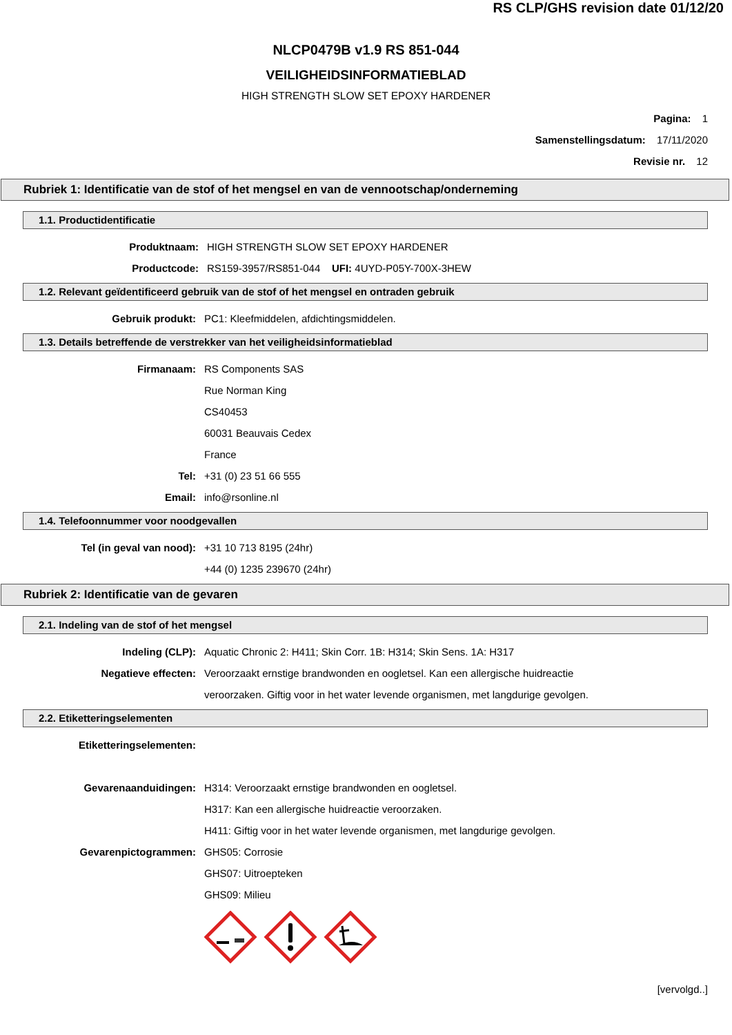RS CLP/GHS revision date 01/12/20
NLCP0479B v1.9 RS 851-044
VEILIGHEIDSINFORMATIEBLAD
HIGH STRENGTH SLOW SET EPOXY HARDENER
Pagina: 1
Samenstellingsdatum: 17/11/2020
Revisie nr. 12
Rubriek 1: Identificatie van de stof of het mengsel en van de vennootschap/onderneming
1.1. Productidentificatie
Produktnaam: HIGH STRENGTH SLOW SET EPOXY HARDENER
Productcode: RS159-3957/RS851-044 UFI: 4UYD-P05Y-700X-3HEW
1.2. Relevant geïdentificeerd gebruik van de stof of het mengsel en ontraden gebruik
Gebruik produkt: PC1: Kleefmiddelen, afdichtingsmiddelen.
1.3. Details betreffende de verstrekker van het veiligheidsinformatieblad
Firmanaam: RS Components SAS
Rue Norman King
CS40453
60031 Beauvais Cedex
France
Tel: +31 (0) 23 51 66 555
Email: info@rsonline.nl
1.4. Telefoonnummer voor noodgevallen
Tel (in geval van nood): +31 10 713 8195 (24hr)
+44 (0) 1235 239670 (24hr)
Rubriek 2: Identificatie van de gevaren
2.1. Indeling van de stof of het mengsel
Indeling (CLP): Aquatic Chronic 2: H411; Skin Corr. 1B: H314; Skin Sens. 1A: H317
Negatieve effecten: Veroorzaakt ernstige brandwonden en oogletsel. Kan een allergische huidreactie
veroorzaken. Giftig voor in het water levende organismen, met langdurige gevolgen.
2.2. Etiketteringselementen
Etiketteringselementen:
Gevarenaanduidingen: H314: Veroorzaakt ernstige brandwonden en oogletsel.
H317: Kan een allergische huidreactie veroorzaken.
H411: Giftig voor in het water levende organismen, met langdurige gevolgen.
Gevarenpictogrammen: GHS05: Corrosie
GHS07: Uitroepteken
GHS09: Milieu
[vervolgd..]